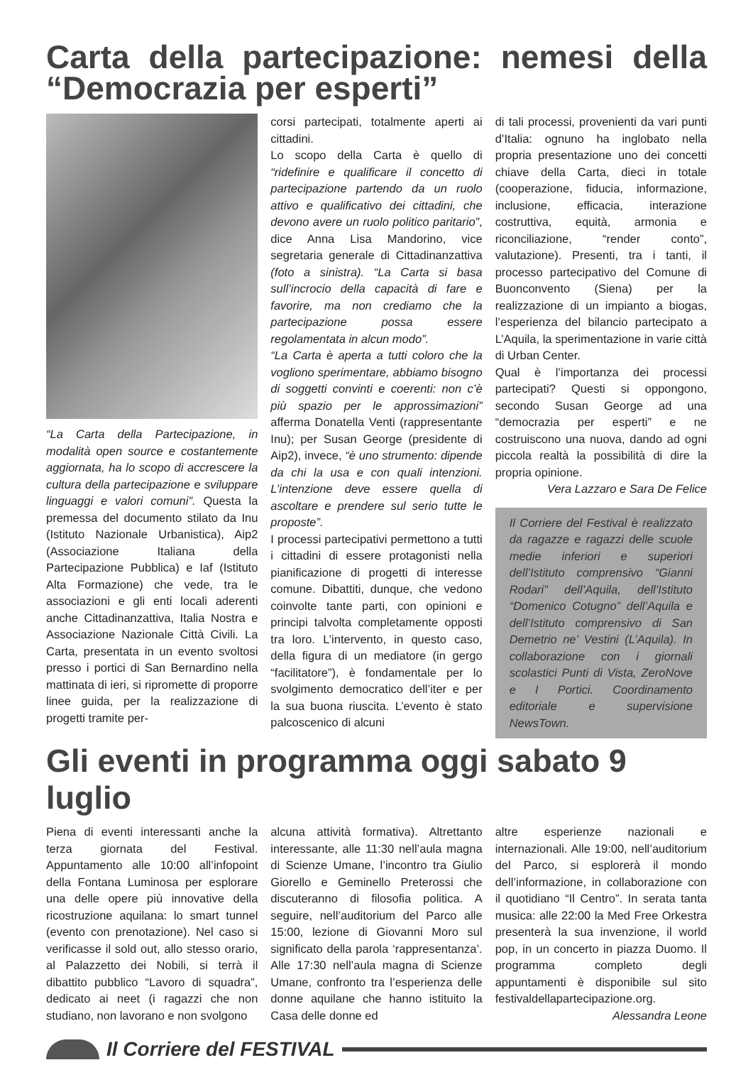Carta della partecipazione: nemesi della “Democrazia per esperti”
“La Carta della Partecipazione, in modalità open source e costantemente aggiornata, ha lo scopo di accrescere la cultura della partecipazione e sviluppare linguaggi e valori comuni”. Questa la premessa del documento stilato da Inu (Istituto Nazionale Urbanistica), Aip2 (Associazione Italiana della Partecipazione Pubblica) e Iaf (Istituto Alta Formazione) che vede, tra le associazioni e gli enti locali aderenti anche Cittadinanzattiva, Italia Nostra e Associazione Nazionale Città Civili. La Carta, presentata in un evento svoltosi presso i portici di San Bernardino nella mattinata di ieri, si ripromette di proporre linee guida, per la realizzazione di progetti tramite per-
corsi partecipati, totalmente aperti ai cittadini.
Lo scopo della Carta è quello di “ridefinire e qualificare il concetto di partecipazione partendo da un ruolo attivo e qualificativo dei cittadini, che devono avere un ruolo politico paritario”, dice Anna Lisa Mandorino, vice segretaria generale di Cittadinanzattiva (foto a sinistra). “La Carta si basa sull’incrocio della capacità di fare e favorire, ma non crediamo che la partecipazione possa essere regolamentata in alcun modo”.
“La Carta è aperta a tutti coloro che la vogliono sperimentare, abbiamo bisogno di soggetti convinti e coerenti: non c’è più spazio per le approssimazioni” afferma Donatella Venti (rappresentante Inu); per Susan George (presidente di Aip2), invece, “è uno strumento: dipende da chi la usa e con quali intenzioni. L’intenzione deve essere quella di ascoltare e prendere sul serio tutte le proposte”.
I processi partecipativi permettono a tutti i cittadini di essere protagonisti nella pianificazione di progetti di interesse comune. Dibattiti, dunque, che vedono coinvolte tante parti, con opinioni e principi talvolta completamente opposti tra loro. L’intervento, in questo caso, della figura di un mediatore (in gergo “facilitatore”), è fondamentale per lo svolgimento democratico dell’iter e per la sua buona riuscita. L’evento è stato palcoscenico di alcuni
di tali processi, provenienti da vari punti d’Italia: ognuno ha inglobato nella propria presentazione uno dei concetti chiave della Carta, dieci in totale (cooperazione, fiducia, informazione, inclusione, efficacia, interazione costruttiva, equità, armonia e riconciliazione, “render conto”, valutazione). Presenti, tra i tanti, il processo partecipativo del Comune di Buonconvento (Siena) per la realizzazione di un impianto a biogas, l’esperienza del bilancio partecipato a L’Aquila, la sperimentazione in varie città di Urban Center.
Qual è l’importanza dei processi partecipati? Questi si oppongono, secondo Susan George ad una “democrazia per esperti” e ne costruiscono una nuova, dando ad ogni piccola realtà la possibilità di dire la propria opinione.
Vera Lazzaro e Sara De Felice
Il Corriere del Festival è realizzato da ragazze e ragazzi delle scuole medie inferiori e superiori dell’Istituto comprensivo “Gianni Rodari” dell’Aquila, dell’Istituto “Domenico Cotugno” dell’Aquila e dell’Istituto comprensivo di San Demetrio ne’ Vestini (L’Aquila). In collaborazione con i giornali scolastici Punti di Vista, ZeroNove e I Portici. Coordinamento editoriale e supervisione NewsTown.
Gli eventi in programma oggi sabato 9 luglio
Piena di eventi interessanti anche la terza giornata del Festival. Appuntamento alle 10:00 all’infopoint della Fontana Luminosa per esplorare una delle opere più innovative della ricostruzione aquilana: lo smart tunnel (evento con prenotazione). Nel caso si verificasse il sold out, allo stesso orario, al Palazzetto dei Nobili, si terrà il dibattito pubblico “Lavoro di squadra”, dedicato ai neet (i ragazzi che non studiano, non lavorano e non svolgono
alcuna attività formativa). Altrettanto interessante, alle 11:30 nell’aula magna di Scienze Umane, l’incontro tra Giulio Giorello e Geminello Preterossi che discuteranno di filosofia politica. A seguire, nell’auditorium del Parco alle 15:00, lezione di Giovanni Moro sul significato della parola ‘rappresentanza’. Alle 17:30 nell’aula magna di Scienze Umane, confronto tra l’esperienza delle donne aquilane che hanno istituito la Casa delle donne ed
altre esperienze nazionali e internazionali. Alle 19:00, nell’auditorium del Parco, si esplorerà il mondo dell’informazione, in collaborazione con il quotidiano “Il Centro”. In serata tanta musica: alle 22:00 la Med Free Orkestra presenterà la sua invenzione, il world pop, in un concerto in piazza Duomo. Il programma completo degli appuntamenti è disponibile sul sito festivaldellapartecipazione.org.
Alessandra Leone
Il Corriere del FESTIVAL